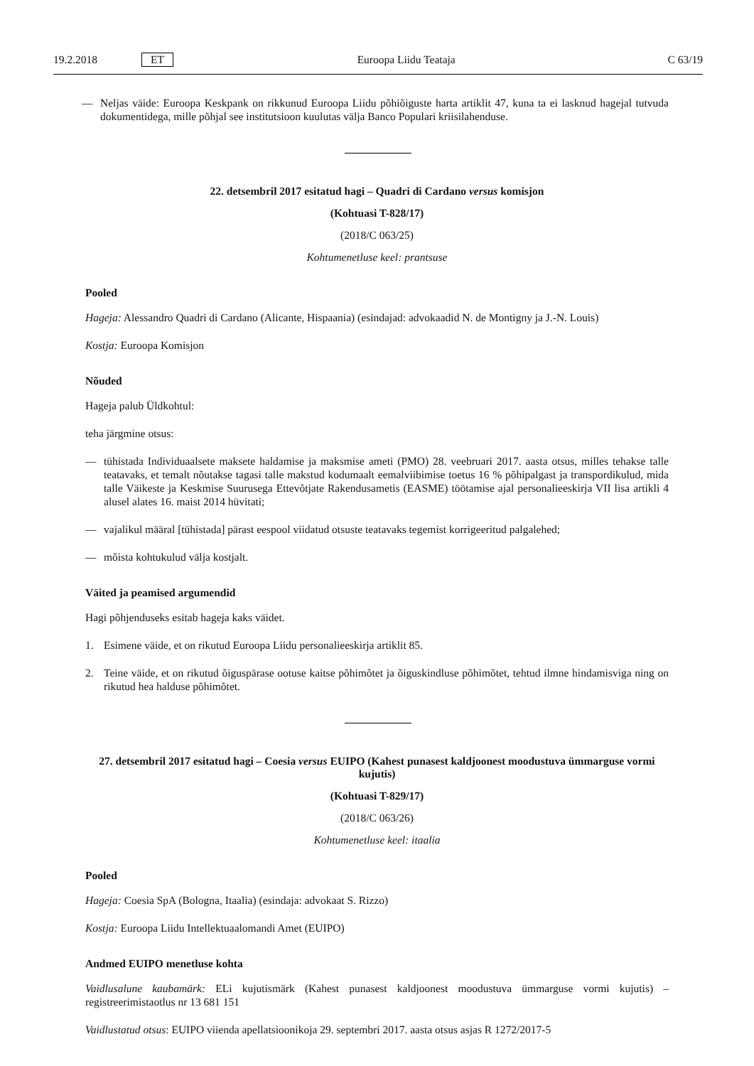19.2.2018 ET Euroopa Liidu Teataja C 63/19
— Neljas väide: Euroopa Keskpank on rikkunud Euroopa Liidu põhiõiguste harta artiklit 47, kuna ta ei lasknud hagejal tutvuda dokumentidega, mille põhjal see institutsioon kuulutas välja Banco Populari kriisilahenduse.
22. detsembril 2017 esitatud hagi – Quadri di Cardano versus komisjon
(Kohtuasi T-828/17)
(2018/C 063/25)
Kohtumenetluse keel: prantsuse
Pooled
Hageja: Alessandro Quadri di Cardano (Alicante, Hispaania) (esindajad: advokaadid N. de Montigny ja J.-N. Louis)
Kostja: Euroopa Komisjon
Nõuded
Hageja palub Üldkohtul:
teha järgmine otsus:
— tühistada Individuaalsete maksete haldamise ja maksmise ameti (PMO) 28. veebruari 2017. aasta otsus, milles tehakse talle teatavaks, et temalt nõutakse tagasi talle makstud kodumaalt eemalviibimise toetus 16 % põhipalgast ja transpordikulud, mida talle Väikeste ja Keskmise Suurusega Ettevõtjate Rakendusametis (EASME) töötamise ajal personalieeskirja VII lisa artikli 4 alusel alates 16. maist 2014 hüvitati;
— vajalikul määral [tühistada] pärast eespool viidatud otsuste teatavaks tegemist korrigeeritud palgalehed;
— mõista kohtukulud välja kostjalt.
Väited ja peamised argumendid
Hagi põhjenduseks esitab hageja kaks väidet.
1. Esimene väide, et on rikutud Euroopa Liidu personalieeskirja artiklit 85.
2. Teine väide, et on rikutud õiguspärase ootuse kaitse põhimõtet ja õiguskindluse põhimõtet, tehtud ilmne hindamisviga ning on rikutud hea halduse põhimõtet.
27. detsembril 2017 esitatud hagi – Coesia versus EUIPO (Kahest punasest kaldjoonest moodustuva ümmarguse vormi kujutis)
(Kohtuasi T-829/17)
(2018/C 063/26)
Kohtumenetluse keel: itaalia
Pooled
Hageja: Coesia SpA (Bologna, Itaalia) (esindaja: advokaat S. Rizzo)
Kostja: Euroopa Liidu Intellektuaalomandi Amet (EUIPO)
Andmed EUIPO menetluse kohta
Vaidlusalune kaubamärk: ELi kujutismärk (Kahest punasest kaldjoonest moodustuva ümmarguse vormi kujutis) – registreerimistaotlus nr 13 681 151
Vaidlustatud otsus: EUIPO viienda apellatsioonikoja 29. septembri 2017. aasta otsus asjas R 1272/2017-5